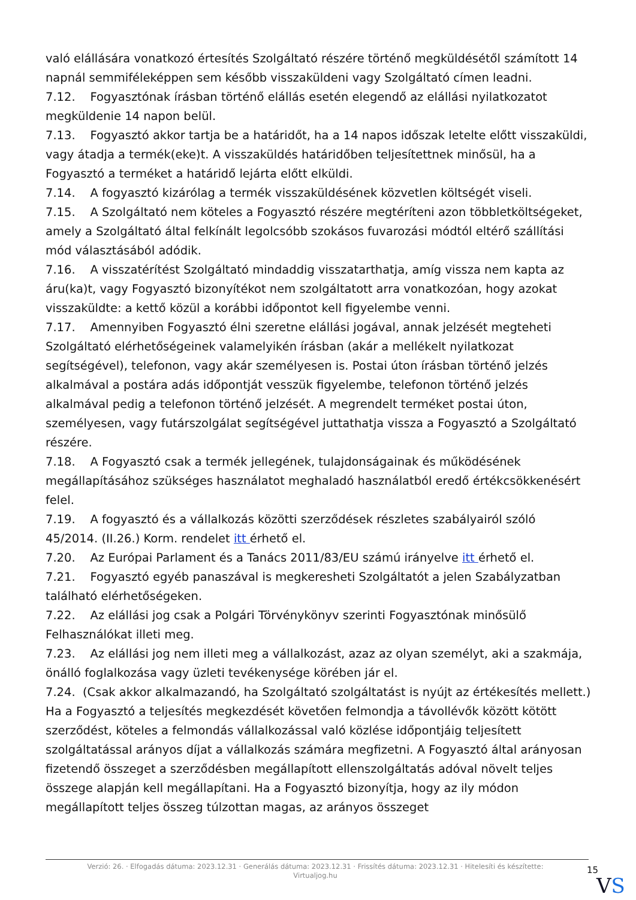való elállására vonatkozó értesítés Szolgáltató részére történő megküldésétől számított 14 napnál semmiféleképpen sem később visszaküldeni vagy Szolgáltató címen leadni.
7.12. Fogyasztónak írásban történő elállás esetén elegendő az elállási nyilatkozatot megküldenie 14 napon belül.
7.13. Fogyasztó akkor tartja be a határidőt, ha a 14 napos időszak letelte előtt visszaküldi, vagy átadja a termék(eke)t. A visszaküldés határidőben teljesítettnek minősül, ha a Fogyasztó a terméket a határidő lejárta előtt elküldi.
7.14. A fogyasztó kizárólag a termék visszaküldésének közvetlen költségét viseli.
7.15. A Szolgáltató nem köteles a Fogyasztó részére megtéríteni azon többletköltségeket, amely a Szolgáltató által felkínált legolcsóbb szokásos fuvarozási módtól eltérő szállítási mód választásából adódik.
7.16. A visszatérítést Szolgáltató mindaddig visszatarthatja, amíg vissza nem kapta az áru(ka)t, vagy Fogyasztó bizonyítékot nem szolgáltatott arra vonatkozóan, hogy azokat visszaküldte: a kettő közül a korábbi időpontot kell figyelembe venni.
7.17. Amennyiben Fogyasztó élni szeretne elállási jogával, annak jelzését megteheti Szolgáltató elérhetőségeinek valamelyikén írásban (akár a mellékelt nyilatkozat segítségével), telefonon, vagy akár személyesen is. Postai úton írásban történő jelzés alkalmával a postára adás időpontját vesszük figyelembe, telefonon történő jelzés alkalmával pedig a telefonon történő jelzését. A megrendelt terméket postai úton, személyesen, vagy futárszolgálat segítségével juttathatja vissza a Fogyasztó a Szolgáltató részére.
7.18. A Fogyasztó csak a termék jellegének, tulajdonságainak és működésének megállapításához szükséges használatot meghaladó használatból eredő értékcsökkenésért felel.
7.19. A fogyasztó és a vállalkozás közötti szerződések részletes szabályairól szóló 45/2014. (II.26.) Korm. rendelet itt érhető el.
7.20. Az Európai Parlament és a Tanács 2011/83/EU számú irányelve itt érhető el.
7.21. Fogyasztó egyéb panaszával is megkeresheti Szolgáltatót a jelen Szabályzatban található elérhetőségeken.
7.22. Az elállási jog csak a Polgári Törvénykönyv szerinti Fogyasztónak minősülő Felhasználókat illeti meg.
7.23. Az elállási jog nem illeti meg a vállalkozást, azaz az olyan személyt, aki a szakmája, önálló foglalkozása vagy üzleti tevékenysége körében jár el.
7.24. (Csak akkor alkalmazandó, ha Szolgáltató szolgáltatást is nyújt az értékesítés mellett.) Ha a Fogyasztó a teljesítés megkezdését követően felmondja a távollévők között kötött szerződést, köteles a felmondás vállalkozással való közlése időpontjáig teljesített szolgáltatással arányos díjat a vállalkozás számára megfizetni. A Fogyasztó által arányosan fizetendő összeget a szerződésben megállapított ellenszolgáltatás adóval növelt teljes összege alapján kell megállapítani. Ha a Fogyasztó bizonyítja, hogy az ily módon megállapított teljes összeg túlzottan magas, az arányos összeget
Verzió: 26. · Elfogadás dátuma: 2023.12.31 · Generálás dátuma: 2023.12.31 · Frissítés dátuma: 2023.12.31 · Hitelesíti és készítette: Virtualjog.hu
15
VS